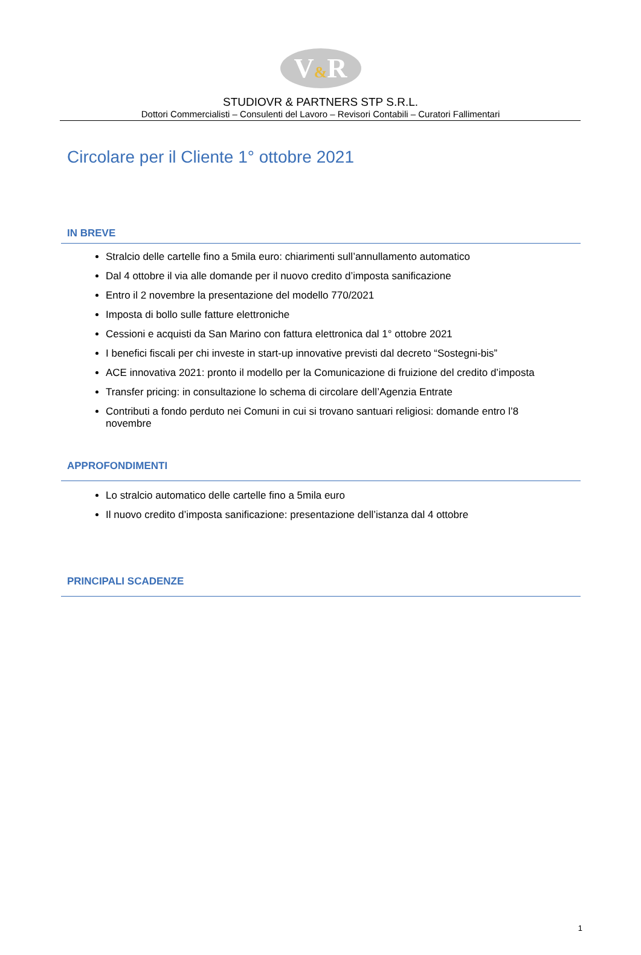V&R
STUDIOVR & PARTNERS STP S.R.L.
Dottori Commercialisti – Consulenti del Lavoro – Revisori Contabili – Curatori Fallimentari
Circolare per il Cliente 1° ottobre 2021
IN BREVE
Stralcio delle cartelle fino a 5mila euro: chiarimenti sull’annullamento automatico
Dal 4 ottobre il via alle domande per il nuovo credito d’imposta sanificazione
Entro il 2 novembre la presentazione del modello 770/2021
Imposta di bollo sulle fatture elettroniche
Cessioni e acquisti da San Marino con fattura elettronica dal 1° ottobre 2021
I benefici fiscali per chi investe in start-up innovative previsti dal decreto “Sostegni-bis”
ACE innovativa 2021: pronto il modello per la Comunicazione di fruizione del credito d’imposta
Transfer pricing: in consultazione lo schema di circolare dell’Agenzia Entrate
Contributi a fondo perduto nei Comuni in cui si trovano santuari religiosi: domande entro l’8 novembre
APPROFONDIMENTI
Lo stralcio automatico delle cartelle fino a 5mila euro
Il nuovo credito d’imposta sanificazione: presentazione dell’istanza dal 4 ottobre
PRINCIPALI SCADENZE
1